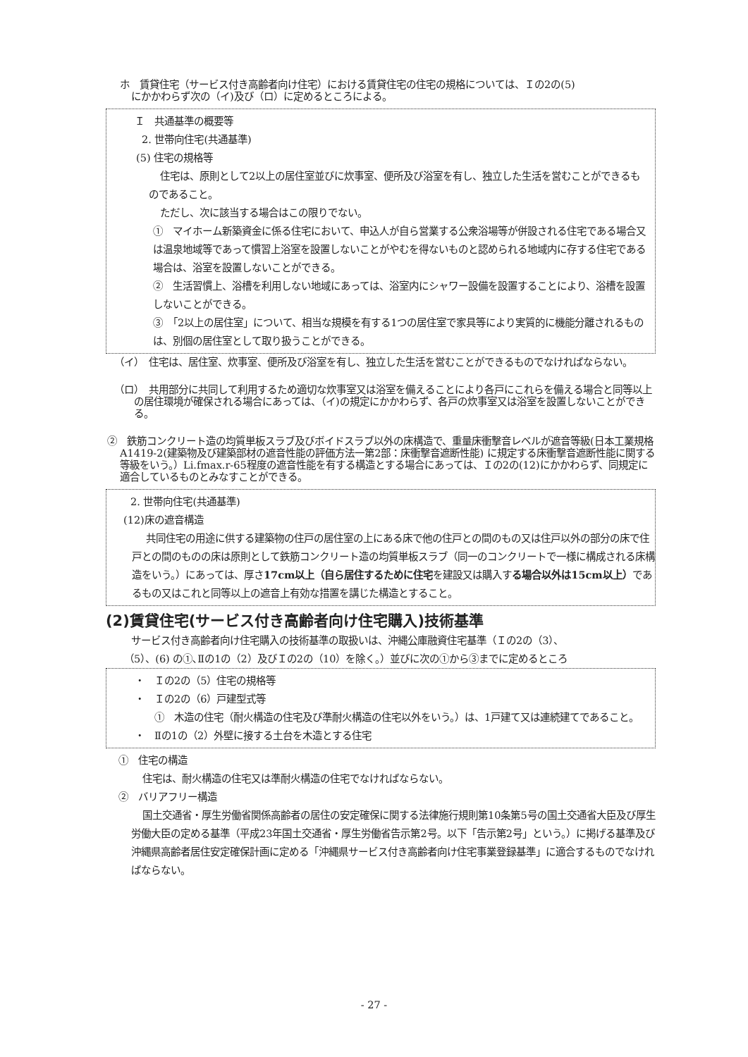ホ　賃貸住宅（サービス付き高齢者向け住宅）における賃貸住宅の住宅の規格については、Ｉの2の(5)
にかかわらず次の（イ)及び（ロ）に定めるところによる。
Ｉ　共通基準の概要等
2. 世帯向住宅(共通基準)
(5) 住宅の規格等
住宅は、原則として2以上の居住室並びに炊事室、便所及び浴室を有し、独立した生活を営むことができるものであること。
ただし、次に該当する場合はこの限りでない。
①　マイホーム新築資金に係る住宅において、申込人が自ら営業する公衆浴場等が併設される住宅である場合又は温泉地域等であって慣習上浴室を設置しないことがやむを得ないものと認められる地域内に存する住宅である場合は、浴室を設置しないことができる。
②　生活習慣上、浴槽を利用しない地域にあっては、浴室内にシャワー設備を設置することにより、浴槽を設置しないことができる。
③　「2以上の居住室」について、相当な規模を有する1つの居住室で家具等により実質的に機能分離されるものは、別個の居住室として取り扱うことができる。
（イ）　住宅は、居住室、炊事室、便所及び浴室を有し、独立した生活を営むことができるものでなければならない。
（ロ）　共用部分に共同して利用するため適切な炊事室又は浴室を備えることにより各戸にこれらを備える場合と同等以上の居住環境が確保される場合にあっては、（イ)の規定にかかわらず、各戸の炊事室又は浴室を設置しないことができる。
②　鉄筋コンクリート造の均質単板スラブ及びボイドスラブ以外の床構造で、重量床衝撃音レベルが遮音等級(日本工業規格A1419-2(建築物及び建築部材の遮音性能の評価方法一第2部：床衝撃音遮断性能) に規定する床衝撃音遮断性能に関する等級をいう。）Li.fmax.r-65程度の遮音性能を有する構造とする場合にあっては、Ｉの2の(12)にかかわらず、同規定に適合しているものとみなすことができる。
2. 世帯向住宅(共通基準)
(12)床の遮音構造
共同住宅の用途に供する建築物の住戸の居住室の上にある床で他の住戸との間のもの又は住戸以外の部分の床で住戸との間のものの床は原則として鉄筋コンクリート造の均質単板スラブ（同一のコンクリートで一様に構成される床構造をいう。）にあっては、厚さ17cm以上（自ら居住するために住宅を建設又は購入する場合以外は15cm以上）であるもの又はこれと同等以上の遮音上有効な措置を講じた構造とすること。
(2)賃貸住宅(サービス付き高齢者向け住宅購入)技術基準
サービス付き高齢者向け住宅購入の技術基準の取扱いは、沖縄公庫融資住宅基準（Ｉの2の（3）、
（5）、(6) の①､Ⅱの1の（2）及びＩの2の（10）を除く。）並びに次の①から③までに定めるところ
・　Ｉの2の（5）住宅の規格等
・　Ｉの2の（6）戸建型式等
①　木造の住宅（耐火構造の住宅及び準耐火構造の住宅以外をいう。）は、1戸建て又は連続建てであること。
・　Ⅱの1の（2）外壁に接する土台を木造とする住宅
①　住宅の構造
住宅は、耐火構造の住宅又は準耐火構造の住宅でなければならない。
②　バリアフリー構造
国土交通省・厚生労働省関係高齢者の居住の安定確保に関する法律施行規則第10条第5号の国土交通省大臣及び厚生労働大臣の定める基準（平成23年国土交通省・厚生労働省告示第2号。以下「告示第2号」という。）に掲げる基準及び沖縄県高齢者居住安定確保計画に定める「沖縄県サービス付き高齢者向け住宅事業登録基準」に適合するものでなければならない。
- 27 -